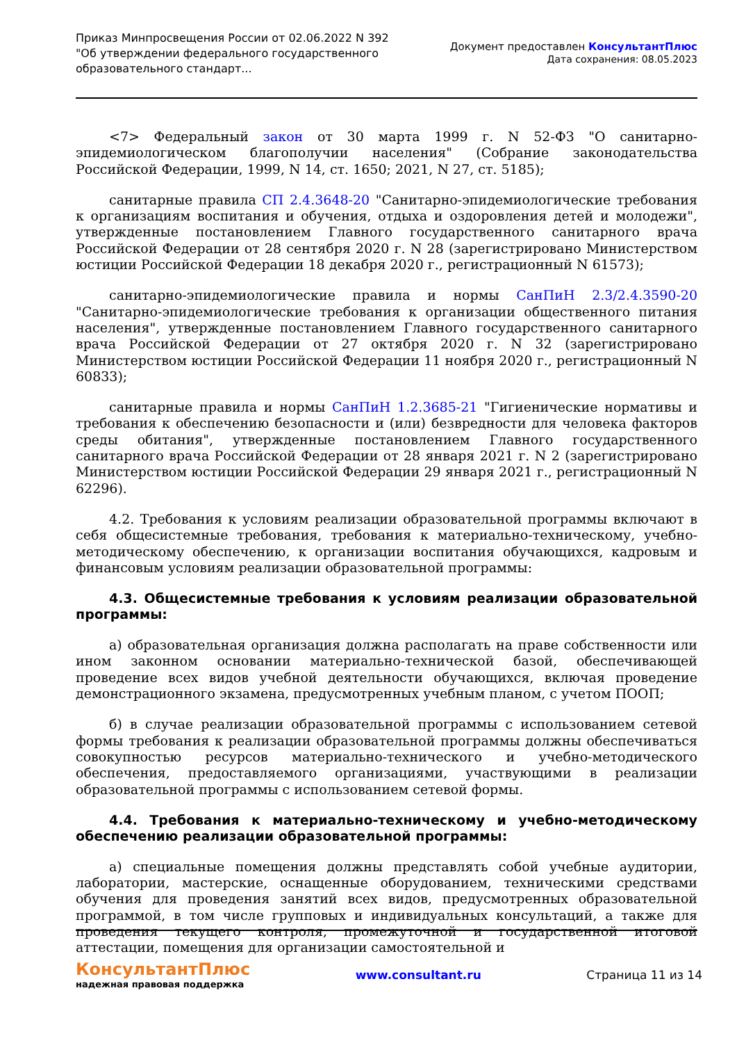Приказ Минпросвещения России от 02.06.2022 N 392 "Об утверждении федерального государственного образовательного стандарт...
Документ предоставлен КонсультантПлюс
Дата сохранения: 08.05.2023
<7> Федеральный закон от 30 марта 1999 г. N 52-ФЗ "О санитарно-эпидемиологическом благополучии населения" (Собрание законодательства Российской Федерации, 1999, N 14, ст. 1650; 2021, N 27, ст. 5185);
санитарные правила СП 2.4.3648-20 "Санитарно-эпидемиологические требования к организациям воспитания и обучения, отдыха и оздоровления детей и молодежи", утвержденные постановлением Главного государственного санитарного врача Российской Федерации от 28 сентября 2020 г. N 28 (зарегистрировано Министерством юстиции Российской Федерации 18 декабря 2020 г., регистрационный N 61573);
санитарно-эпидемиологические правила и нормы СанПиН 2.3/2.4.3590-20 "Санитарно-эпидемиологические требования к организации общественного питания населения", утвержденные постановлением Главного государственного санитарного врача Российской Федерации от 27 октября 2020 г. N 32 (зарегистрировано Министерством юстиции Российской Федерации 11 ноября 2020 г., регистрационный N 60833);
санитарные правила и нормы СанПиН 1.2.3685-21 "Гигиенические нормативы и требования к обеспечению безопасности и (или) безвредности для человека факторов среды обитания", утвержденные постановлением Главного государственного санитарного врача Российской Федерации от 28 января 2021 г. N 2 (зарегистрировано Министерством юстиции Российской Федерации 29 января 2021 г., регистрационный N 62296).
4.2. Требования к условиям реализации образовательной программы включают в себя общесистемные требования, требования к материально-техническому, учебно-методическому обеспечению, к организации воспитания обучающихся, кадровым и финансовым условиям реализации образовательной программы:
4.3. Общесистемные требования к условиям реализации образовательной программы:
а) образовательная организация должна располагать на праве собственности или ином законном основании материально-технической базой, обеспечивающей проведение всех видов учебной деятельности обучающихся, включая проведение демонстрационного экзамена, предусмотренных учебным планом, с учетом ПООП;
б) в случае реализации образовательной программы с использованием сетевой формы требования к реализации образовательной программы должны обеспечиваться совокупностью ресурсов материально-технического и учебно-методического обеспечения, предоставляемого организациями, участвующими в реализации образовательной программы с использованием сетевой формы.
4.4. Требования к материально-техническому и учебно-методическому обеспечению реализации образовательной программы:
а) специальные помещения должны представлять собой учебные аудитории, лаборатории, мастерские, оснащенные оборудованием, техническими средствами обучения для проведения занятий всех видов, предусмотренных образовательной программой, в том числе групповых и индивидуальных консультаций, а также для проведения текущего контроля, промежуточной и государственной итоговой аттестации, помещения для организации самостоятельной и
КонсультантПлюс
надежная правовая поддержка
www.consultant.ru Страница 11 из 14